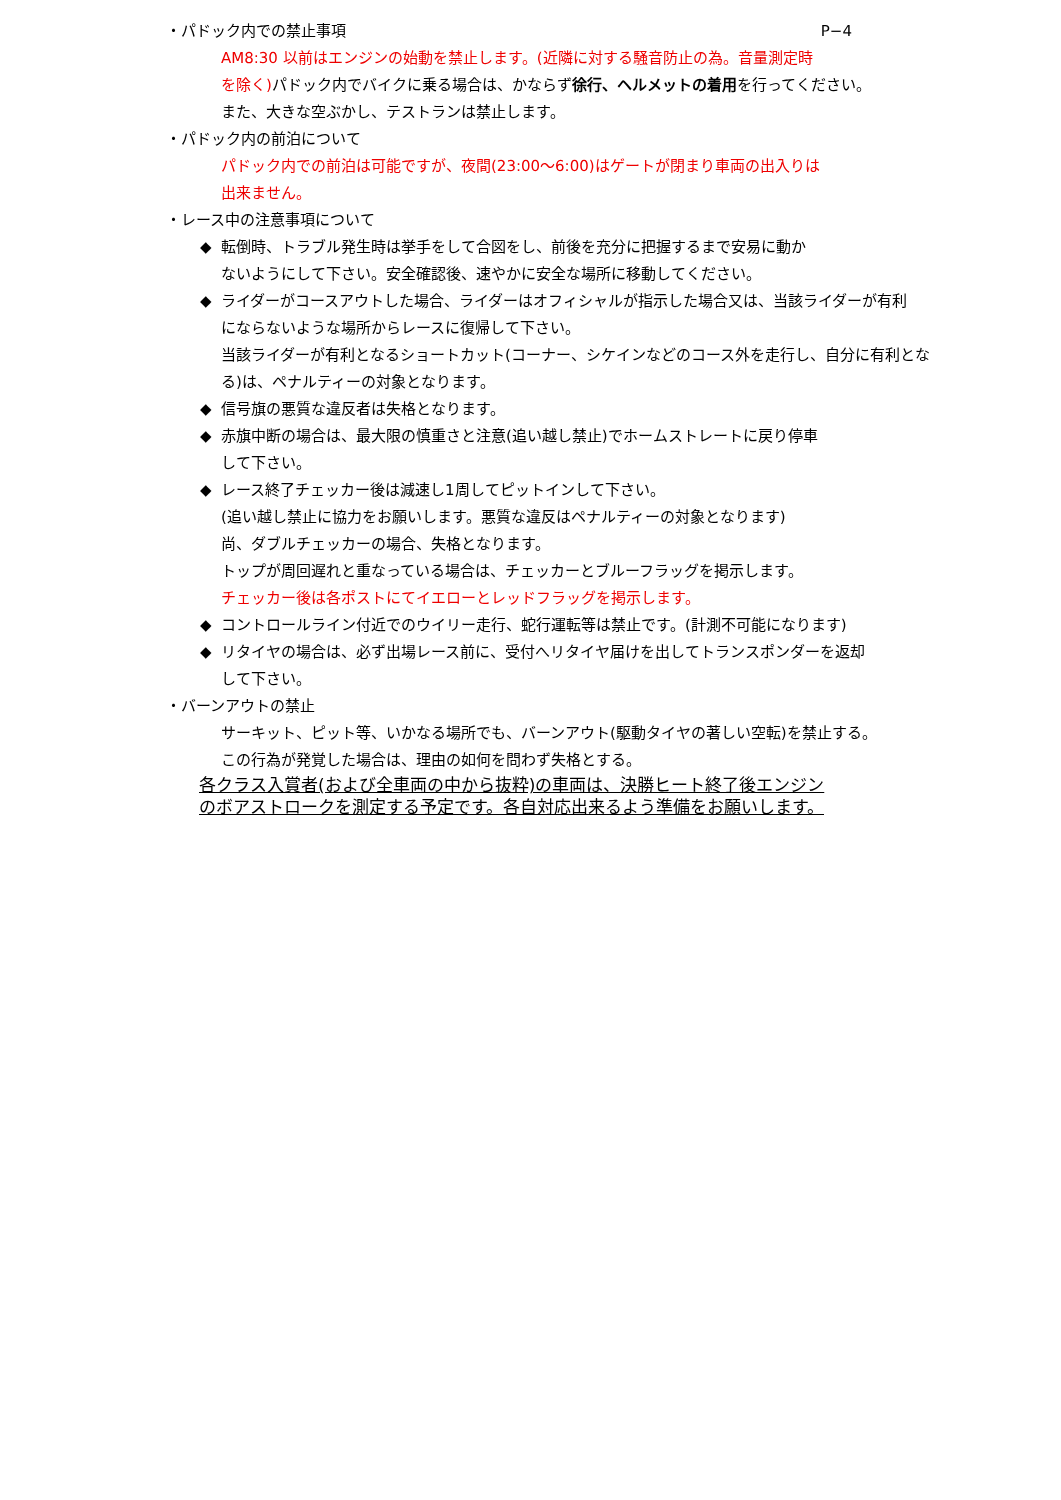・パドック内での禁止事項 P−4
AM8:30 以前はエンジンの始動を禁止します。(近隣に対する騒音防止の為。音量測定時
を除く) パドック内でバイクに乗る場合は、かならず徐行、ヘルメットの着用を行ってください。
また、大きな空ぶかし、テストランは禁止します。
・パドック内の前泊について
パドック内での前泊は可能ですが、夜間(23:00～6:00)はゲートが閉まり車両の出入りは
出来ません。
・レース中の注意事項について
◆ 転倒時、トラブル発生時は挙手をして合図をし、前後を充分に把握するまで安易に動か
ないようにして下さい。安全確認後、速やかに安全な場所に移動してください。
◆ ライダーがコースアウトした場合、ライダーはオフィシャルが指示した場合又は、当該ライダーが有利
にならないような場所からレースに復帰して下さい。
当該ライダーが有利となるショートカット(コーナー、シケインなどのコース外を走行し、自分に有利とな
る)は、ペナルティーの対象となります。
◆ 信号旗の悪質な違反者は失格となります。
◆ 赤旗中断の場合は、最大限の慎重さと注意(追い越し禁止)でホームストレートに戻り停車
して下さい。
◆ レース終了チェッカー後は減速し1周してピットインして下さい。
(追い越し禁止に協力をお願いします。悪質な違反はペナルティーの対象となります)
尚、ダブルチェッカーの場合、失格となります。
トップが周回遅れと重なっている場合は、チェッカーとブルーフラッグを掲示します。
チェッカー後は各ポストにてイエローとレッドフラッグを掲示します。
◆ コントロールライン付近でのウイリー走行、蛇行運転等は禁止です。(計測不可能になります)
◆ リタイヤの場合は、必ず出場レース前に、受付へリタイヤ届けを出してトランスポンダーを返却
して下さい。
・バーンアウトの禁止
サーキット、ピット等、いかなる場所でも、バーンアウト(駆動タイヤの著しい空転)を禁止する。
この行為が発覚した場合は、理由の如何を問わず失格とする。
各クラス入賞者(および全車両の中から抜粋)の車両は、決勝ヒート終了後エンジン
のボアストロークを測定する予定です。各自対応出来るよう準備をお願いします。